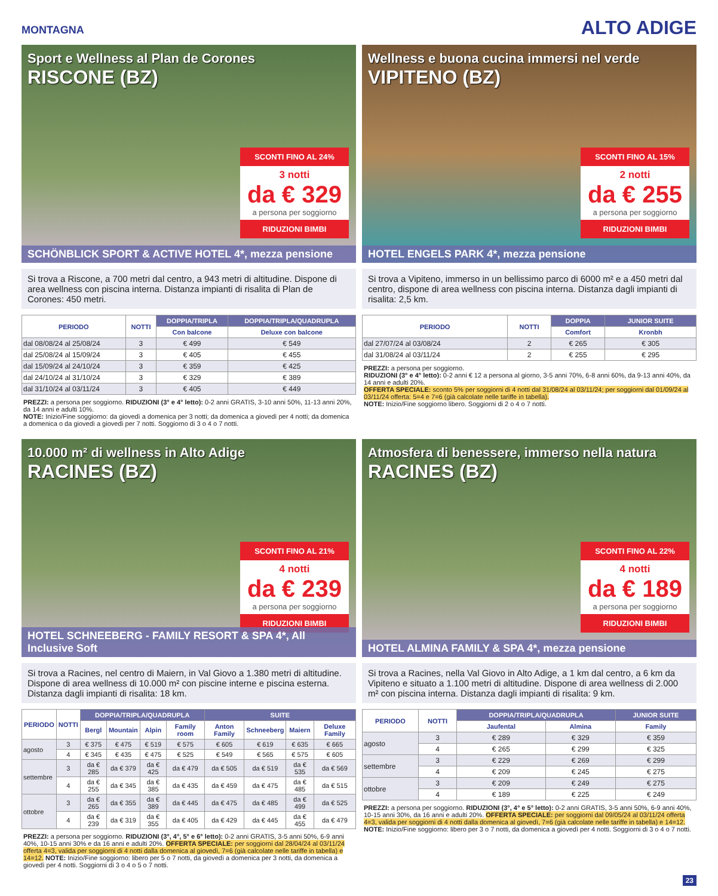MONTAGNA
ALTO ADIGE
Sport e Wellness al Plan de Corones
RISCONE (BZ)
SCONTI FINO AL 24%
3 notti
da € 329
a persona per soggiorno
RIDUZIONI BIMBI
SCHÖNBLICK SPORT & ACTIVE HOTEL 4*, mezza pensione
Si trova a Riscone, a 700 metri dal centro, a 943 metri di altitudine. Dispone di area wellness con piscina interna. Distanza impianti di risalita di Plan de Corones: 450 metri.
| PERIODO | NOTTI | DOPPIA/TRIPLA | DOPPIA/TRIPLA/QUADRUPLA |
| --- | --- | --- | --- |
| | | Con balcone | Deluxe con balcone |
| dal 08/08/24 al 25/08/24 | 3 | € 499 | € 549 |
| dal 25/08/24 al 15/09/24 | 3 | € 405 | € 455 |
| dal 15/09/24 al 24/10/24 | 3 | € 359 | € 425 |
| dal 24/10/24 al 31/10/24 | 3 | € 329 | € 389 |
| dal 31/10/24 al 03/11/24 | 3 | € 405 | € 449 |
PREZZI: a persona per soggiorno. RIDUZIONI (3° e 4° letto): 0-2 anni GRATIS, 3-10 anni 50%, 11-13 anni 20%, da 14 anni e adulti 10%.
NOTE: Inizio/Fine soggiorno: da giovedì a domenica per 3 notti; da domenica a giovedì per 4 notti; da domenica a domenica o da giovedì a giovedì per 7 notti. Soggiorno di 3 o 4 o 7 notti.
Wellness e buona cucina immersi nel verde
VIPITENO (BZ)
SCONTI FINO AL 15%
2 notti
da € 255
a persona per soggiorno
RIDUZIONI BIMBI
HOTEL ENGELS PARK 4*, mezza pensione
Si trova a Vipiteno, immerso in un bellissimo parco di 6000 m² e a 450 metri dal centro, dispone di area wellness con piscina interna. Distanza dagli impianti di risalita: 2,5 km.
| PERIODO | NOTTI | DOPPIA | JUNIOR SUITE |
| --- | --- | --- | --- |
| | | Comfort | Kronbh |
| dal 27/07/24 al 03/08/24 | 2 | € 265 | € 305 |
| dal 31/08/24 al 03/11/24 | 2 | € 255 | € 295 |
PREZZI: a persona per soggiorno.
RIDUZIONI (3° e 4° letto): 0-2 anni € 12 a persona al giorno, 3-5 anni 70%, 6-8 anni 60%, da 9-13 anni 40%, da 14 anni e adulti 20%.
OFFERTA SPECIALE: sconto 5% per soggiorni di 4 notti dal 31/08/24 al 03/11/24; per soggiorni dal 01/09/24 al 03/11/24 offerta: 5=4 e 7=6 (già calcolate nelle tariffe in tabella).
NOTE: Inizio/Fine soggiorno libero. Soggiorni di 2 o 4 o 7 notti.
10.000 m² di wellness in Alto Adige
RACINES (BZ)
SCONTI FINO AL 21%
4 notti
da € 239
a persona per soggiorno
RIDUZIONI BIMBI
HOTEL SCHNEEBERG - FAMILY RESORT & SPA 4*, All Inclusive Soft
Si trova a Racines, nel centro di Maiern, in Val Giovo a 1.380 metri di altitudine. Dispone di area wellness di 10.000 m² con piscine interne e piscina esterna. Distanza dagli impianti di risalita: 18 km.
| PERIODO | NOTTI | DOPPIA/TRIPLA/QUADRUPLA | | | | SUITE | | | |
| --- | --- | --- | --- | --- | --- | --- | --- | --- | --- |
| | | Bergl | Mountain | Alpin | Family room | Anton Family | Schneeberg | Maiern | Deluxe Family |
| agosto | 3 | € 375 | € 475 | € 519 | € 575 | € 605 | € 619 | € 635 | € 665 |
| | 4 | € 345 | € 435 | € 475 | € 525 | € 549 | € 565 | € 575 | € 605 |
| settembre | 3 | da € 285 | da € 379 | da € 425 | da € 479 | da € 505 | da € 519 | da € 535 | da € 569 |
| | 4 | da € 255 | da € 345 | da € 385 | da € 435 | da € 459 | da € 475 | da € 485 | da € 515 |
| ottobre | 3 | da € 265 | da € 355 | da € 389 | da € 445 | da € 475 | da € 485 | da € 499 | da € 525 |
| | 4 | da € 239 | da € 319 | da € 355 | da € 405 | da € 429 | da € 445 | da € 455 | da € 479 |
PREZZI: a persona per soggiorno. RIDUZIONI (3°, 4°, 5° e 6° letto): 0-2 anni GRATIS, 3-5 anni 50%, 6-9 anni 40%, 10-15 anni 30% e da 16 anni e adulti 20%. OFFERTA SPECIALE: per soggiorni dal 28/04/24 al 03/11/24 offerta 4=3, valida per soggiorni di 4 notti dalla domenica al giovedì, 7=6 (già calcolate nelle tariffe in tabella) e 14=12. NOTE: Inizio/Fine soggiorno: libero per 5 o 7 notti, da giovedì a domenica per 3 notti, da domenica a giovedì per 4 notti. Soggiorni di 3 o 4 o 5 o 7 notti.
Atmosfera di benessere, immerso nella natura
RACINES (BZ)
SCONTI FINO AL 22%
4 notti
da € 189
a persona per soggiorno
RIDUZIONI BIMBI
HOTEL ALMINA FAMILY & SPA 4*, mezza pensione
Si trova a Racines, nella Val Giovo in Alto Adige, a 1 km dal centro, a 6 km da Vipiteno e situato a 1.100 metri di altitudine. Dispone di area wellness di 2.000 m² con piscina interna. Distanza dagli impianti di risalita: 9 km.
| PERIODO | NOTTI | DOPPIA/TRIPLA/QUADRUPLA | | JUNIOR SUITE |
| --- | --- | --- | --- | --- |
| | | Jaufental | Almina | Family |
| agosto | 3 | € 289 | € 329 | € 359 |
| | 4 | € 265 | € 299 | € 325 |
| settembre | 3 | € 229 | € 269 | € 299 |
| | 4 | € 209 | € 245 | € 275 |
| ottobre | 3 | € 209 | € 249 | € 275 |
| | 4 | € 189 | € 225 | € 249 |
PREZZI: a persona per soggiorno. RIDUZIONI (3°, 4° e 5° letto): 0-2 anni GRATIS, 3-5 anni 50%, 6-9 anni 40%, 10-15 anni 30%, da 16 anni e adulti 20%. OFFERTA SPECIALE: per soggiorni dal 09/05/24 al 03/11/24 offerta 4=3, valida per soggiorni di 4 notti dalla domenica al giovedì, 7=6 (già calcolate nelle tariffe in tabella) e 14=12. NOTE: Inizio/Fine soggiorno: libero per 3 o 7 notti, da domenica a giovedì per 4 notti. Soggiorni di 3 o 4 o 7 notti.
23